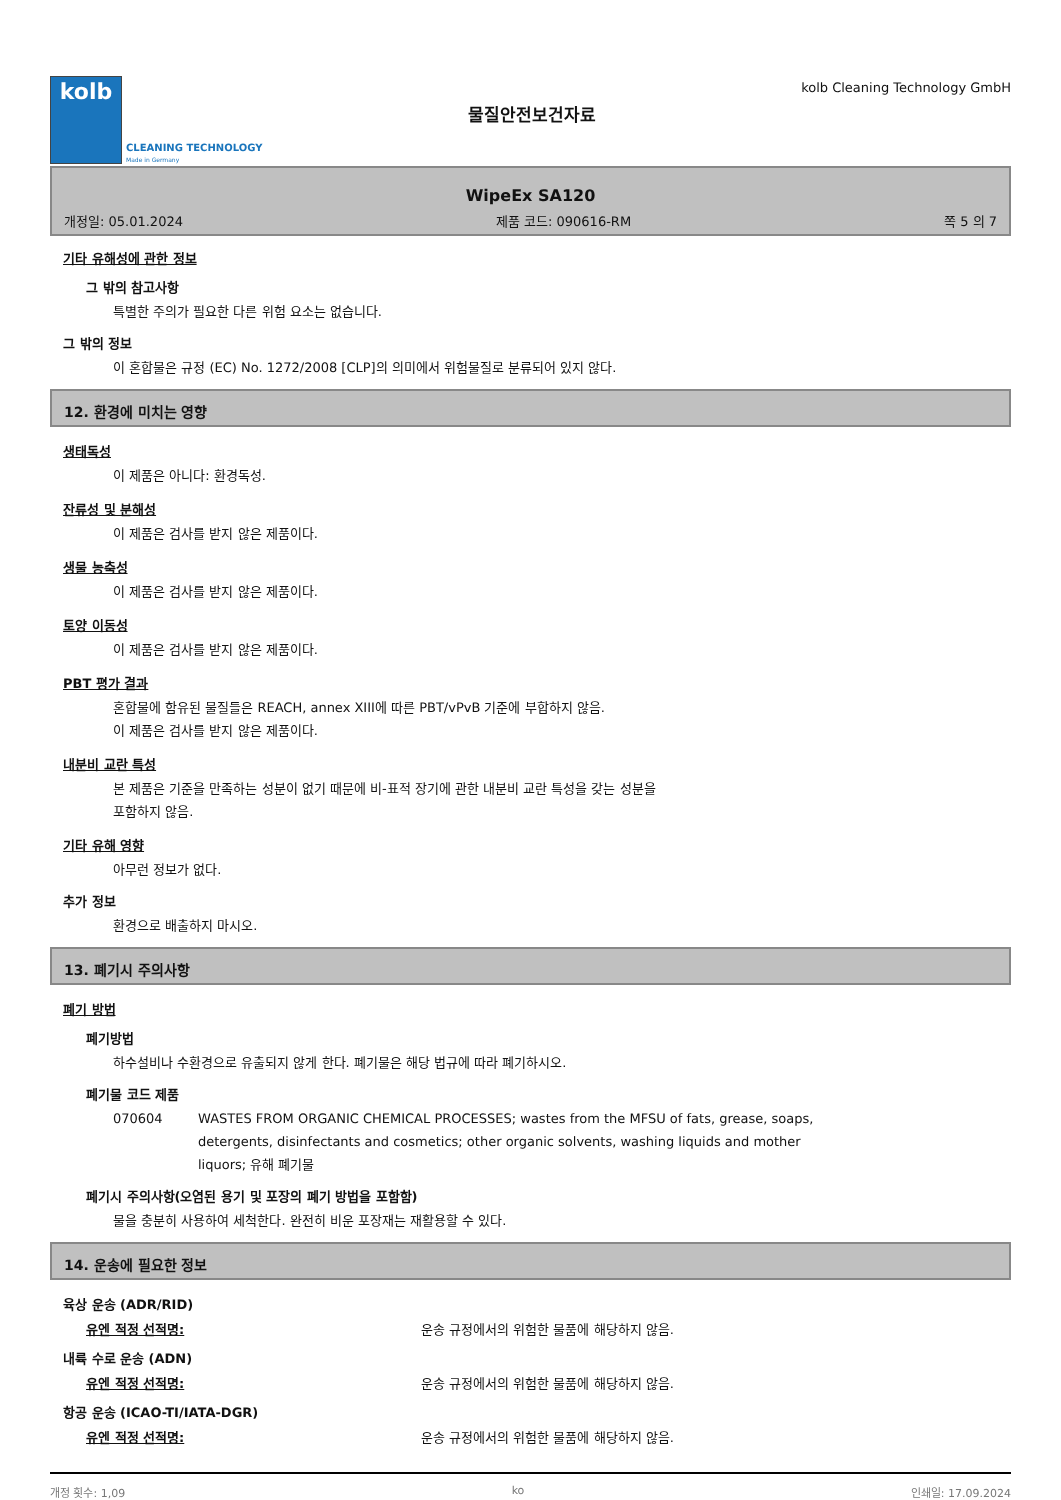kolb
CLEANING TECHNOLOGY
Made in Germany
물질안전보건자료
kolb Cleaning Technology GmbH
WipeEx SA120
개정일: 05.01.2024 제품 코드: 090616-RM 쪽 5 의 7
기타 유해성에 관한 정보
그 밖의 참고사항
특별한 주의가 필요한 다른 위험 요소는 없습니다.
그 밖의 정보
이 혼합물은 규정 (EC) No. 1272/2008 [CLP]의 의미에서 위험물질로 분류되어 있지 않다.
12. 환경에 미치는 영향
생태독성
이 제품은 아니다: 환경독성.
잔류성 및 분해성
이 제품은 검사를 받지 않은 제품이다.
생물 농축성
이 제품은 검사를 받지 않은 제품이다.
토양 이동성
이 제품은 검사를 받지 않은 제품이다.
PBT 평가 결과
혼합물에 함유된 물질들은 REACH, annex XIII에 따른 PBT/vPvB 기준에 부합하지 않음.
이 제품은 검사를 받지 않은 제품이다.
내분비 교란 특성
본 제품은 기준을 만족하는 성분이 없기 때문에 비-표적 장기에 관한 내분비 교란 특성을 갖는 성분을
포함하지 않음.
기타 유해 영향
아무런 정보가 없다.
추가 정보
환경으로 배출하지 마시오.
13. 폐기시 주의사항
폐기 방법
폐기방법
하수설비나 수환경으로 유출되지 않게 한다. 폐기물은 해당 법규에 따라 폐기하시오.
폐기물 코드 제품
070604 WASTES FROM ORGANIC CHEMICAL PROCESSES; wastes from the MFSU of fats, grease, soaps,
detergents, disinfectants and cosmetics; other organic solvents, washing liquids and mother
liquors; 유해 폐기물
폐기시 주의사항(오염된 용기 및 포장의 폐기 방법을 포함함)
물을 충분히 사용하여 세척한다. 완전히 비운 포장재는 재활용할 수 있다.
14. 운송에 필요한 정보
육상 운송 (ADR/RID)
유엔 적정 선적명: 운송 규정에서의 위험한 물품에 해당하지 않음.
내륙 수로 운송 (ADN)
유엔 적정 선적명: 운송 규정에서의 위험한 물품에 해당하지 않음.
항공 운송 (ICAO-TI/IATA-DGR)
유엔 적정 선적명: 운송 규정에서의 위험한 물품에 해당하지 않음.
개정 횟수: 1,09 ko 인쇄일: 17.09.2024